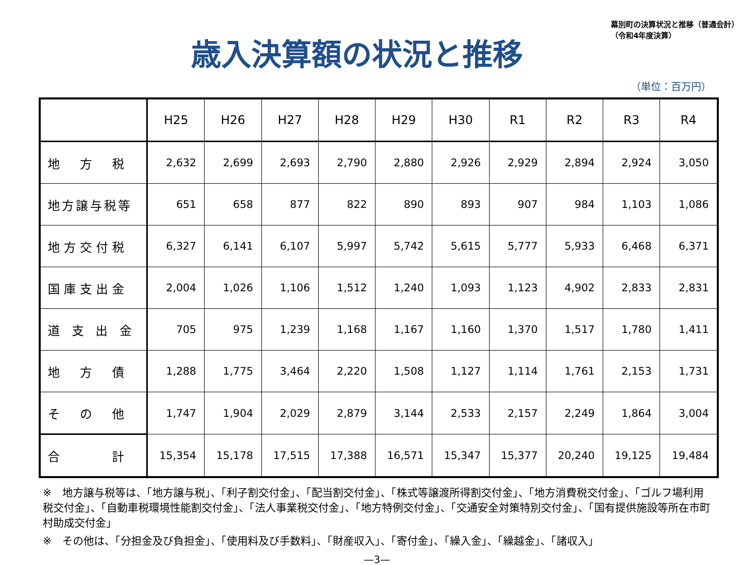歳入決算額の状況と推移
幕別町の決算状況と推移（普通会計）
（令和4年度決算）
（単位：百万円）
| | H25 | H26 | H27 | H28 | H29 | H30 | R1 | R2 | R3 | R4 |
| --- | --- | --- | --- | --- | --- | --- | --- | --- | --- | --- |
| 地 方 税 | 2,632 | 2,699 | 2,693 | 2,790 | 2,880 | 2,926 | 2,929 | 2,894 | 2,924 | 3,050 |
| 地方譲与税等 | 651 | 658 | 877 | 822 | 890 | 893 | 907 | 984 | 1,103 | 1,086 |
| 地方交付税 | 6,327 | 6,141 | 6,107 | 5,997 | 5,742 | 5,615 | 5,777 | 5,933 | 6,468 | 6,371 |
| 国庫支出金 | 2,004 | 1,026 | 1,106 | 1,512 | 1,240 | 1,093 | 1,123 | 4,902 | 2,833 | 2,831 |
| 道 支 出 金 | 705 | 975 | 1,239 | 1,168 | 1,167 | 1,160 | 1,370 | 1,517 | 1,780 | 1,411 |
| 地 方 債 | 1,288 | 1,775 | 3,464 | 2,220 | 1,508 | 1,127 | 1,114 | 1,761 | 2,153 | 1,731 |
| そ の 他 | 1,747 | 1,904 | 2,029 | 2,879 | 3,144 | 2,533 | 2,157 | 2,249 | 1,864 | 3,004 |
| 合 計 | 15,354 | 15,178 | 17,515 | 17,388 | 16,571 | 15,347 | 15,377 | 20,240 | 19,125 | 19,484 |
※　地方譲与税等は、「地方譲与税」、「利子割交付金」、「配当割交付金」、「株式等譲渡所得割交付金」、「地方消費税交付金」、「ゴルフ場利用税交付金」、「自動車税環境性能割交付金」、「法人事業税交付金」、「地方特例交付金」、「交通安全対策特別交付金」、「国有提供施設等所在市町村助成交付金」
※　その他は、「分担金及び負担金」、「使用料及び手数料」、「財産収入」、「寄付金」、「繰入金」、「繰越金」、「諸収入」
—3—